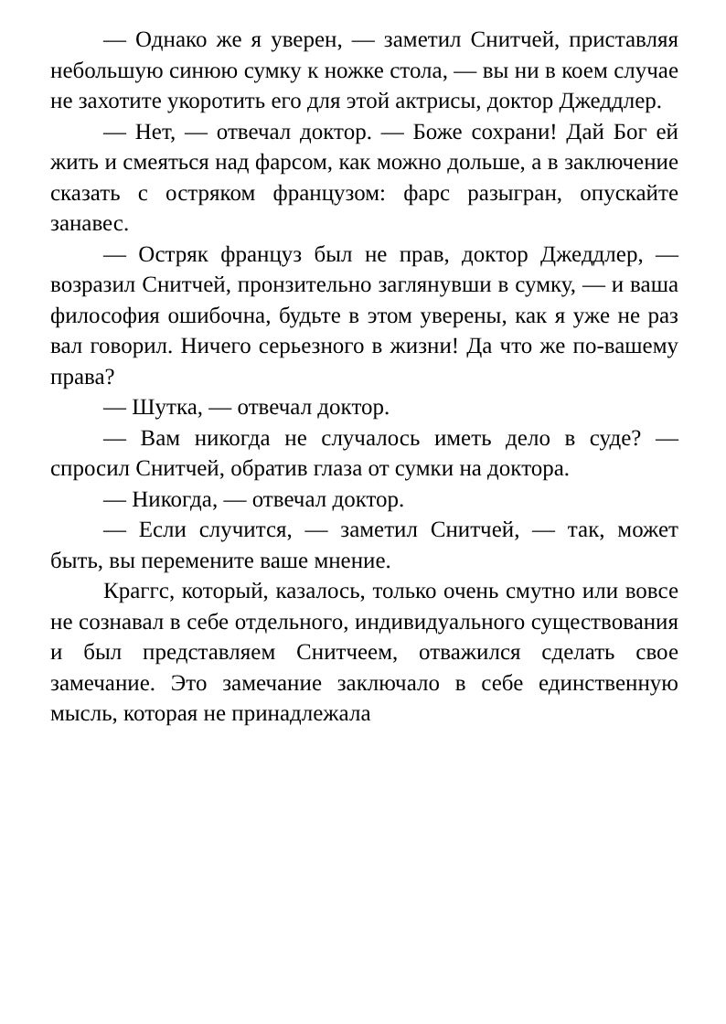— Однако же я уверен, — заметил Снитчей, приставляя небольшую синюю сумку к ножке стола, — вы ни в коем случае не захотите укоротить его для этой актрисы, доктор Джеддлер.
— Нет, — отвечал доктор. — Боже сохрани! Дай Бог ей жить и смеяться над фарсом, как можно дольше, а в заключение сказать с остряком французом: фарс разыгран, опускайте занавес.
— Остряк француз был не прав, доктор Джеддлер, — возразил Снитчей, пронзительно заглянувши в сумку, — и ваша философия ошибочна, будьте в этом уверены, как я уже не раз вал говорил. Ничего серьезного в жизни! Да что же по-вашему права?
— Шутка, — отвечал доктор.
— Вам никогда не случалось иметь дело в суде? — спросил Снитчей, обратив глаза от сумки на доктора.
— Никогда, — отвечал доктор.
— Если случится, — заметил Снитчей, — так, может быть, вы перемените ваше мнение.
Краггс, который, казалось, только очень смутно или вовсе не сознавал в себе отдельного, индивидуального существования и был представляем Снитчеем, отважился сделать свое замечание. Это замечание заключало в себе единственную мысль, которая не принадлежала